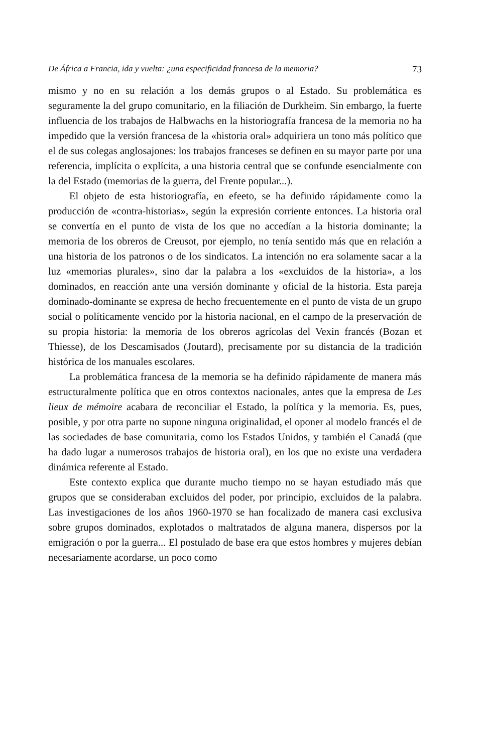De África a Francia, ida y vuelta: ¿una especificidad francesa de la memoria? 73
mismo y no en su relación a los demás grupos o al Estado. Su problemática es seguramente la del grupo comunitario, en la filiación de Durkheim. Sin embargo, la fuerte influencia de los trabajos de Halbwachs en la historiografía francesa de la memoria no ha impedido que la versión francesa de la «historia oral» adquiriera un tono más político que el de sus colegas anglosajones: los trabajos franceses se definen en su mayor parte por una referencia, implícita o explícita, a una historia central que se confunde esencialmente con la del Estado (memorias de la guerra, del Frente popular...).
El objeto de esta historiografía, en efeeto, se ha definido rápidamente como la producción de «contra-historias», según la expresión corriente entonces. La historia oral se convertía en el punto de vista de los que no accedían a la historia dominante; la memoria de los obreros de Creusot, por ejemplo, no tenía sentido más que en relación a una historia de los patronos o de los sindicatos. La intención no era solamente sacar a la luz «memorias plurales», sino dar la palabra a los «excluidos de la historia», a los dominados, en reacción ante una versión dominante y oficial de la historia. Esta pareja dominado-dominante se expresa de hecho frecuentemente en el punto de vista de un grupo social o políticamente vencido por la historia nacional, en el campo de la preservación de su propia historia: la memoria de los obreros agrícolas del Vexin francés (Bozan et Thiesse), de los Descamisados (Joutard), precisamente por su distancia de la tradición histórica de los manuales escolares.
La problemática francesa de la memoria se ha definido rápidamente de manera más estructuralmente política que en otros contextos nacionales, antes que la empresa de Les lieux de mémoire acabara de reconciliar el Estado, la política y la memoria. Es, pues, posible, y por otra parte no supone ninguna originalidad, el oponer al modelo francés el de las sociedades de base comunitaria, como los Estados Unidos, y también el Canadá (que ha dado lugar a numerosos trabajos de historia oral), en los que no existe una verdadera dinámica referente al Estado.
Este contexto explica que durante mucho tiempo no se hayan estudiado más que grupos que se consideraban excluidos del poder, por principio, excluidos de la palabra. Las investigaciones de los años 1960-1970 se han focalizado de manera casi exclusiva sobre grupos dominados, explotados o maltratados de alguna manera, dispersos por la emigración o por la guerra... El postulado de base era que estos hombres y mujeres debían necesariamente acordarse, un poco como